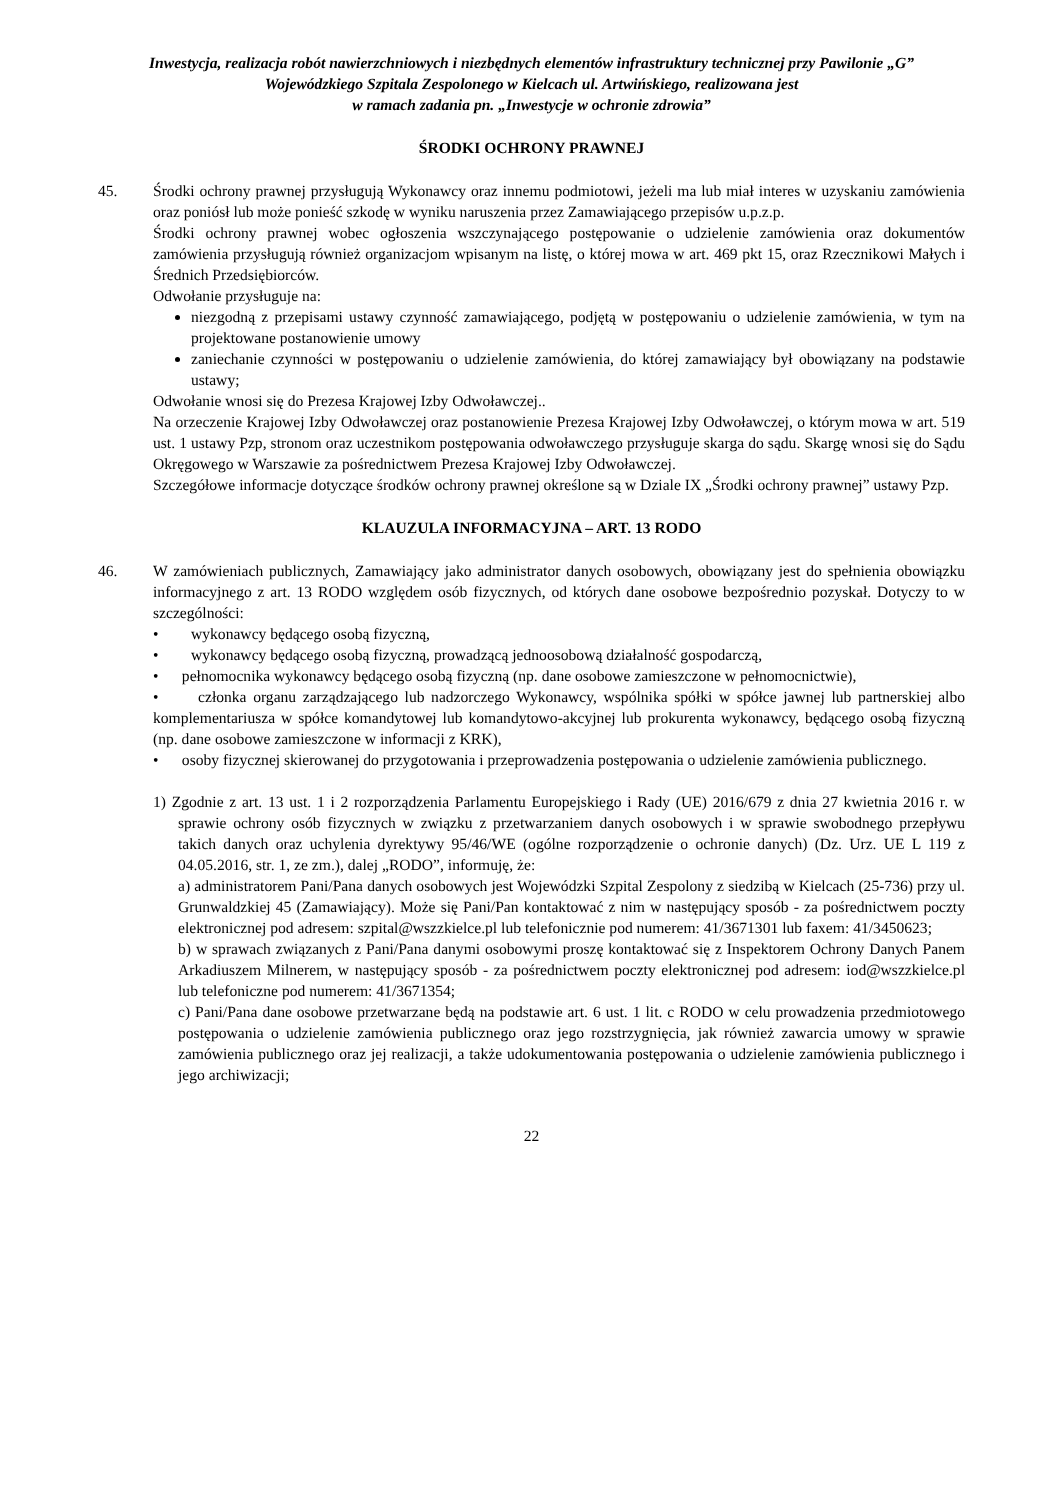Inwestycja, realizacja robót nawierzchniowych i niezbędnych elementów infrastruktury technicznej przy Pawilonie „G” Wojewódzkiego Szpitala Zespolonego w Kielcach ul. Artwińskiego, realizowana jest
w ramach zadania pn. „Inwestycje w ochronie zdrowia”
ŚRODKI OCHRONY PRAWNEJ
45. Środki ochrony prawnej przysługują Wykonawcy oraz innemu podmiotowi, jeżeli ma lub miał interes w uzyskaniu zamówienia oraz poniósł lub może ponieść szkodę w wyniku naruszenia przez Zamawiającego przepisów u.p.z.p.
Środki ochrony prawnej wobec ogłoszenia wszczynającego postępowanie o udzielenie zamówienia oraz dokumentów zamówienia przysługują również organizacjom wpisanym na listę, o której mowa w art. 469 pkt 15, oraz Rzecznikowi Małych i Średnich Przedsiębiorców.
Odwołanie przysługuje na:
niezgodną z przepisami ustawy czynność zamawiającego, podjętą w postępowaniu o udzielenie zamówienia, w tym na projektowane postanowienie umowy
zaniechanie czynności w postępowaniu o udzielenie zamówienia, do której zamawiający był obowiązany na podstawie ustawy;
Odwołanie wnosi się do Prezesa Krajowej Izby Odwoławczej..
Na orzeczenie Krajowej Izby Odwoławczej oraz postanowienie Prezesa Krajowej Izby Odwoławczej, o którym mowa w art. 519 ust. 1 ustawy Pzp, stronom oraz uczestnikom postępowania odwoławczego przysługuje skarga do sądu. Skargę wnosi się do Sądu Okręgowego w Warszawie za pośrednictwem Prezesa Krajowej Izby Odwoławczej.
Szczegółowe informacje dotyczące środków ochrony prawnej określone są w Dziale IX „Środki ochrony prawnej” ustawy Pzp.
KLAUZULA INFORMACYJNA – ART. 13 RODO
46. W zamówieniach publicznych, Zamawiający jako administrator danych osobowych, obowiązany jest do spełnienia obowiązku informacyjnego z art. 13 RODO względem osób fizycznych, od których dane osobowe bezpośrednio pozyskał. Dotyczy to w szczególności:
• wykonawcy będącego osobą fizyczną,
• wykonawcy będącego osobą fizyczną, prowadzącą jednoosobową działalność gospodarczą,
• pełnomocnika wykonawcy będącego osobą fizyczną (np. dane osobowe zamieszczone w pełnomocnictwie),
• członka organu zarządzającego lub nadzorczego Wykonawcy, wspólnika spółki w spółce jawnej lub partnerskiej albo komplementariusza w spółce komandytowej lub komandytowo-akcyjnej lub prokurenta wykonawcy, będącego osobą fizyczną (np. dane osobowe zamieszczone w informacji z KRK),
• osoby fizycznej skierowanej do przygotowania i przeprowadzenia postępowania o udzielenie zamówienia publicznego.
1) Zgodnie z art. 13 ust. 1 i 2 rozporządzenia Parlamentu Europejskiego i Rady (UE) 2016/679 z dnia 27 kwietnia 2016 r. w sprawie ochrony osób fizycznych w związku z przetwarzaniem danych osobowych i w sprawie swobodnego przepływu takich danych oraz uchylenia dyrektywy 95/46/WE (ogólne rozporządzenie o ochronie danych) (Dz. Urz. UE L 119 z 04.05.2016, str. 1, ze zm.), dalej „RODO”, informuję, że:
a) administratorem Pani/Pana danych osobowych jest Wojewódzki Szpital Zespolony z siedzibą w Kielcach (25-736) przy ul. Grunwaldzkiej 45 (Zamawiający). Może się Pani/Pan kontaktować z nim w następujący sposób - za pośrednictwem poczty elektronicznej pod adresem: szpital@wszzkielce.pl lub telefonicznie pod numerem: 41/3671301 lub faxem: 41/3450623;
b) w sprawach związanych z Pani/Pana danymi osobowymi proszę kontaktować się z Inspektorem Ochrony Danych Panem Arkadiuszem Milnerem, w następujący sposób - za pośrednictwem poczty elektronicznej pod adresem: iod@wszzkielce.pl lub telefoniczne pod numerem: 41/3671354;
c) Pani/Pana dane osobowe przetwarzane będą na podstawie art. 6 ust. 1 lit. c RODO w celu prowadzenia przedmiotowego postępowania o udzielenie zamówienia publicznego oraz jego rozstrzygnięcia, jak również zawarcia umowy w sprawie zamówienia publicznego oraz jej realizacji, a także udokumentowania postępowania o udzielenie zamówienia publicznego i jego archiwizacji;
22